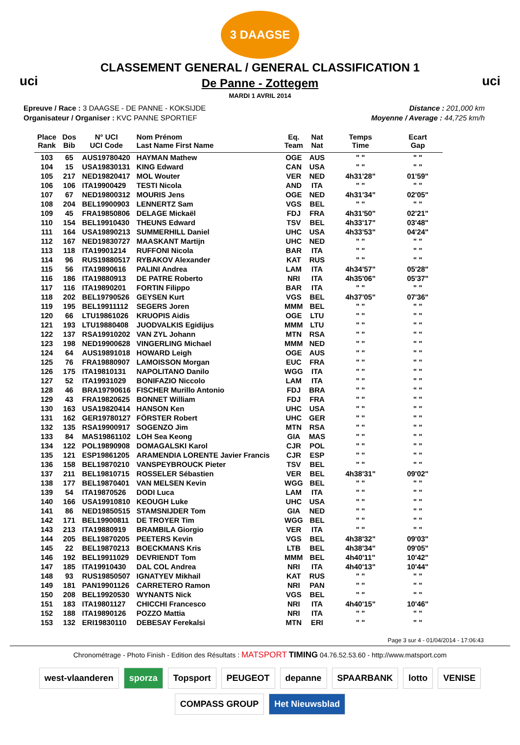3 DAAGSE
uci uci
CLASSEMENT GENERAL / GENERAL CLASSIFICATION 1
De Panne - Zottegem
MARDI 1 AVRIL 2014
Epreuve / Race : 3 DAAGSE - DE PANNE - KOKSIJDE
Organisateur / Organiser : KVC PANNE SPORTIEF
Distance : 201,000 km
Moyenne / Average : 44,725 km/h
| Place Rank | Dos Bib | N° UCI UCI Code | Nom Prénom Last Name First Name | Eq. Team | Nat Nat | Temps Time | Ecart Gap |
| --- | --- | --- | --- | --- | --- | --- | --- |
| 103 | 65 | AUS19780420 | HAYMAN Mathew | OGE | AUS | " " | " " |
| 104 | 15 | USA19830131 | KING Edward | CAN | USA | " " | " " |
| 105 | 217 | NED19820417 | MOL Wouter | VER | NED | 4h31'28" | 01'59" |
| 106 | 106 | ITA19900429 | TESTI Nicola | AND | ITA | " " | " " |
| 107 | 67 | NED19800312 | MOURIS Jens | OGE | NED | 4h31'34" | 02'05" |
| 108 | 204 | BEL19900903 | LENNERTZ Sam | VGS | BEL | " " | " " |
| 109 | 45 | FRA19850806 | DELAGE Mickaël | FDJ | FRA | 4h31'50" | 02'21" |
| 110 | 154 | BEL19910430 | THEUNS Edward | TSV | BEL | 4h33'17" | 03'48" |
| 111 | 164 | USA19890213 | SUMMERHILL Daniel | UHC | USA | 4h33'53" | 04'24" |
| 112 | 167 | NED19830727 | MAASKANT Martijn | UHC | NED | " " | " " |
| 113 | 118 | ITA19901214 | RUFFONI Nicola | BAR | ITA | " " | " " |
| 114 | 96 | RUS19880517 | RYBAKOV Alexander | KAT | RUS | " " | " " |
| 115 | 56 | ITA19890616 | PALINI Andrea | LAM | ITA | 4h34'57" | 05'28" |
| 116 | 186 | ITA19880913 | DE PATRE Roberto | NRI | ITA | 4h35'06" | 05'37" |
| 117 | 116 | ITA19890201 | FORTIN Filippo | BAR | ITA | " " | " " |
| 118 | 202 | BEL19790526 | GEYSEN Kurt | VGS | BEL | 4h37'05" | 07'36" |
| 119 | 195 | BEL19911112 | SEGERS Joren | MMM | BEL | " " | " " |
| 120 | 66 | LTU19861026 | KRUOPIS Aidis | OGE | LTU | " " | " " |
| 121 | 193 | LTU19880408 | JUODVALKIS Egidijus | MMM | LTU | " " | " " |
| 122 | 137 | RSA19910202 | VAN ZYL Johann | MTN | RSA | " " | " " |
| 123 | 198 | NED19900628 | VINGERLING Michael | MMM | NED | " " | " " |
| 124 | 64 | AUS19891018 | HOWARD Leigh | OGE | AUS | " " | " " |
| 125 | 76 | FRA19880907 | LAMOISSON Morgan | EUC | FRA | " " | " " |
| 126 | 175 | ITA19810131 | NAPOLITANO Danilo | WGG | ITA | " " | " " |
| 127 | 52 | ITA19931029 | BONIFAZIO Niccolo | LAM | ITA | " " | " " |
| 128 | 46 | BRA19790616 | FISCHER Murillo Antonio | FDJ | BRA | " " | " " |
| 129 | 43 | FRA19820625 | BONNET William | FDJ | FRA | " " | " " |
| 130 | 163 | USA19820414 | HANSON Ken | UHC | USA | " " | " " |
| 131 | 162 | GER19780127 | FÖRSTER Robert | UHC | GER | " " | " " |
| 132 | 135 | RSA19900917 | SOGENZO Jim | MTN | RSA | " " | " " |
| 133 | 84 | MAS19861102 | LOH Sea Keong | GIA | MAS | " " | " " |
| 134 | 122 | POL19890908 | DOMAGALSKI Karol | CJR | POL | " " | " " |
| 135 | 121 | ESP19861205 | ARAMENDIA LORENTE Javier Francis | CJR | ESP | " " | " " |
| 136 | 158 | BEL19870210 | VANSPEYBROUCK Pieter | TSV | BEL | " " | " " |
| 137 | 211 | BEL19810715 | ROSSELER Sébastien | VER | BEL | 4h38'31" | 09'02" |
| 138 | 177 | BEL19870401 | VAN MELSEN Kevin | WGG | BEL | " " | " " |
| 139 | 54 | ITA19870526 | DODI Luca | LAM | ITA | " " | " " |
| 140 | 166 | USA19910810 | KEOUGH Luke | UHC | USA | " " | " " |
| 141 | 86 | NED19850515 | STAMSNIJDER Tom | GIA | NED | " " | " " |
| 142 | 171 | BEL19900811 | DE TROYER Tim | WGG | BEL | " " | " " |
| 143 | 213 | ITA19880919 | BRAMBILA Giorgio | VER | ITA | " " | " " |
| 144 | 205 | BEL19870205 | PEETERS Kevin | VGS | BEL | 4h38'32" | 09'03" |
| 145 | 22 | BEL19870213 | BOECKMANS Kris | LTB | BEL | 4h38'34" | 09'05" |
| 146 | 192 | BEL19911029 | DEVRIENDT Tom | MMM | BEL | 4h40'11" | 10'42" |
| 147 | 185 | ITA19910430 | DAL COL Andrea | NRI | ITA | 4h40'13" | 10'44" |
| 148 | 93 | RUS19850507 | IGNATYEV Mikhail | KAT | RUS | " " | " " |
| 149 | 181 | PAN19901126 | CARRETERO Ramon | NRI | PAN | " " | " " |
| 150 | 208 | BEL19920530 | WYNANTS Nick | VGS | BEL | " " | " " |
| 151 | 183 | ITA19801127 | CHICCHI Francesco | NRI | ITA | 4h40'15" | 10'46" |
| 152 | 188 | ITA19890126 | POZZO Mattia | NRI | ITA | " " | " " |
| 153 | 132 | ERI19830110 | DEBESAY Ferekalsi | MTN | ERI | " " | " " |
Page 3 sur 4 - 01/04/2014 - 17:06:43
Chronométrage - Photo Finish - Edition des Résultats : MATSPORT TIMING 04.76.52.53.60 - http://www.matsport.com
west-vlaanderen sporza Topsport PEUGEOT depanne SPAARBANK lotto VENISE COMPASS GROUP Het Nieuwsblad